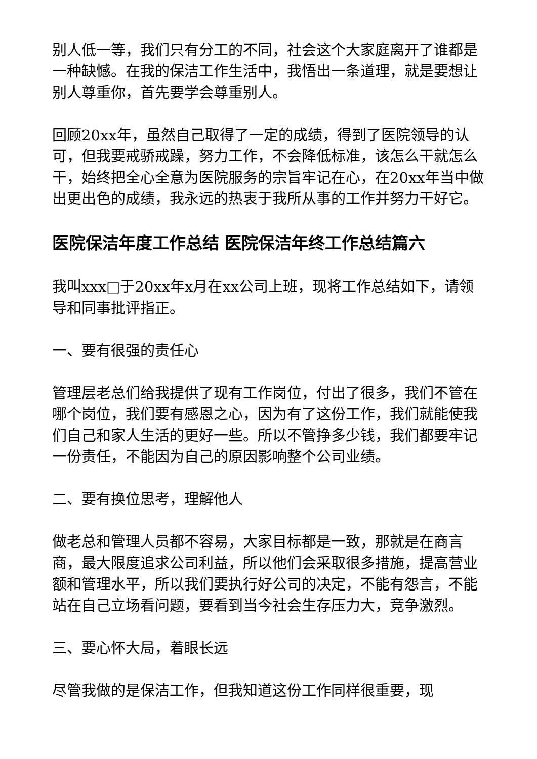别人低一等，我们只有分工的不同，社会这个大家庭离开了谁都是一种缺憾。在我的保洁工作生活中，我悟出一条道理，就是要想让别人尊重你，首先要学会尊重别人。
回顾20xx年，虽然自己取得了一定的成绩，得到了医院领导的认可，但我要戒骄戒躁，努力工作，不会降低标准，该怎么干就怎么干，始终把全心全意为医院服务的宗旨牢记在心，在20xx年当中做出更出色的成绩，我永远的热衷于我所从事的工作并努力干好它。
医院保洁年度工作总结 医院保洁年终工作总结篇六
我叫xxx□于20xx年x月在xx公司上班，现将工作总结如下，请领导和同事批评指正。
一、要有很强的责任心
管理层老总们给我提供了现有工作岗位，付出了很多，我们不管在哪个岗位，我们要有感恩之心，因为有了这份工作，我们就能使我们自己和家人生活的更好一些。所以不管挣多少钱，我们都要牢记一份责任，不能因为自己的原因影响整个公司业绩。
二、要有换位思考，理解他人
做老总和管理人员都不容易，大家目标都是一致，那就是在商言商，最大限度追求公司利益，所以他们会采取很多措施，提高营业额和管理水平，所以我们要执行好公司的决定，不能有怨言，不能站在自己立场看问题，要看到当今社会生存压力大，竞争激烈。
三、要心怀大局，着眼长远
尽管我做的是保洁工作，但我知道这份工作同样很重要，现